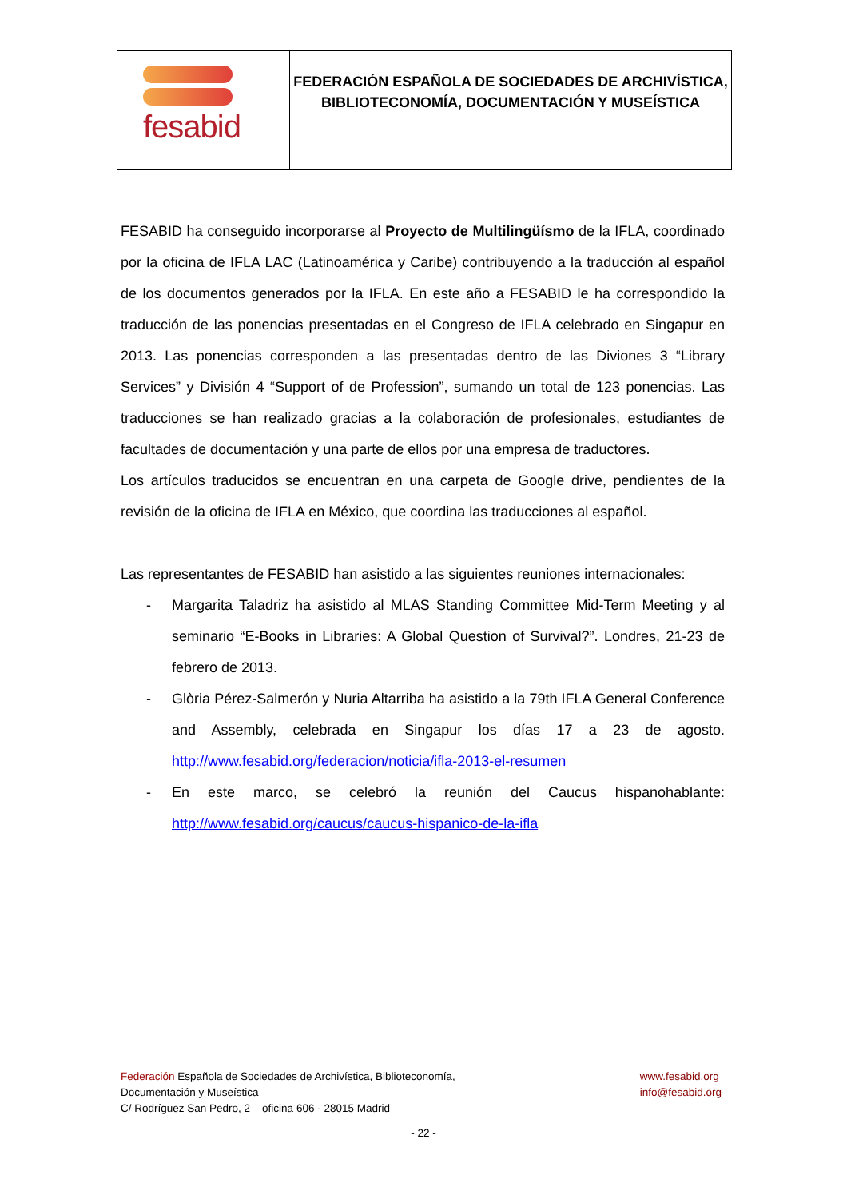fesabid
FEDERACIÓN ESPAÑOLA DE SOCIEDADES DE ARCHIVÍSTICA,
BIBLIOTECONOMÍA, DOCUMENTACIÓN Y MUSEÍSTICA
FESABID ha conseguido incorporarse al Proyecto de Multilingüísmo de la IFLA, coordinado por la oficina de IFLA LAC (Latinoamérica y Caribe) contribuyendo a la traducción al español de los documentos generados por la IFLA. En este año a FESABID le ha correspondido la traducción de las ponencias presentadas en el Congreso de IFLA celebrado en Singapur en 2013. Las ponencias corresponden a las presentadas dentro de las Diviones 3 “Library Services” y División 4 “Support of de Profession”, sumando un total de 123 ponencias. Las traducciones se han realizado gracias a la colaboración de profesionales, estudiantes de facultades de documentación y una parte de ellos por una empresa de traductores.
Los artículos traducidos se encuentran en una carpeta de Google drive, pendientes de la revisión de la oficina de IFLA en México, que coordina las traducciones al español.
Las representantes de FESABID han asistido a las siguientes reuniones internacionales:
- Margarita Taladriz ha asistido al MLAS Standing Committee Mid-Term Meeting y al seminario “E-Books in Libraries: A Global Question of Survival?”. Londres, 21-23 de febrero de 2013.
- Glòria Pérez-Salmerón y Nuria Altarriba ha asistido a la 79th IFLA General Conference and Assembly, celebrada en Singapur los días 17 a 23 de agosto. http://www.fesabid.org/federacion/noticia/ifla-2013-el-resumen
- En este marco, se celebró la reunión del Caucus hispanohablante: http://www.fesabid.org/caucus/caucus-hispanico-de-la-ifla
Federación Española de Sociedades de Archivística, Biblioteconomía,
Documentación y Museística
C/ Rodríguez San Pedro, 2 – oficina 606 - 28015 Madrid
www.fesabid.org
info@fesabid.org
- 22 -